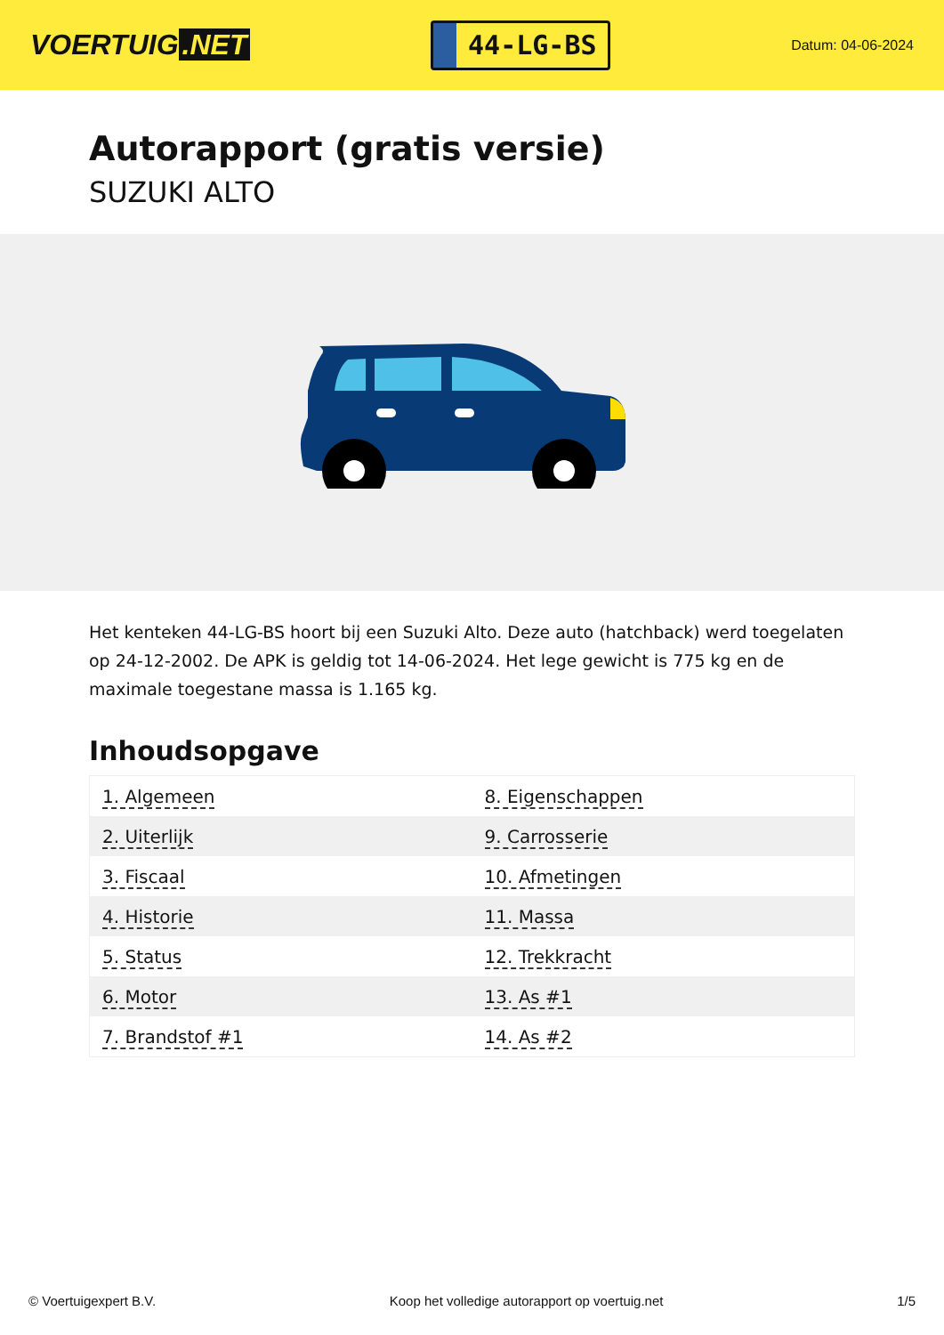VOERTUIG.NET
44-LG-BS
Datum: 04-06-2024
Autorapport (gratis versie)
SUZUKI ALTO
Het kenteken 44-LG-BS hoort bij een Suzuki Alto. Deze auto (hatchback) werd toegelaten op 24-12-2002. De APK is geldig tot 14-06-2024. Het lege gewicht is 775 kg en de maximale toegestane massa is 1.165 kg.
Inhoudsopgave
| 1. Algemeen | 8. Eigenschappen |
| 2. Uiterlijk | 9. Carrosserie |
| 3. Fiscaal | 10. Afmetingen |
| 4. Historie | 11. Massa |
| 5. Status | 12. Trekkracht |
| 6. Motor | 13. As #1 |
| 7. Brandstof #1 | 14. As #2 |
© Voertuigexpert B.V. Koop het volledige autorapport op voertuig.net 1/5